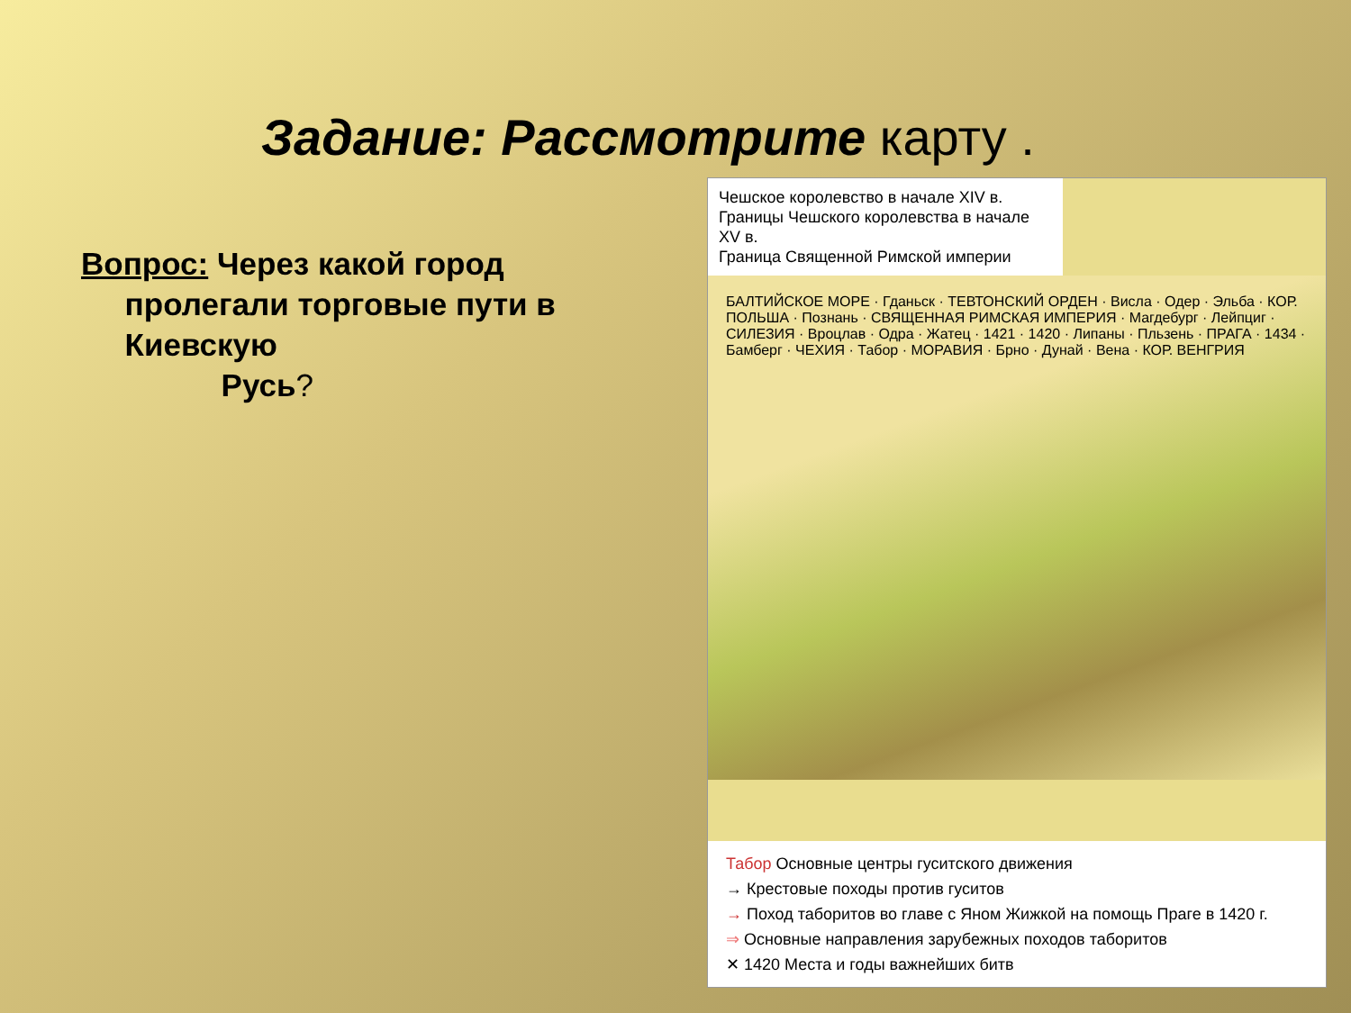Задание: Рассмотрите карту .
Вопрос: Через какой город
пролегали торговые пути в
Киевскую
Русь?
Чешское королевство в начале XIV в.
Границы Чешского королевства в начале XV в.
Граница Священной Римской империи
БАЛТИЙСКОЕ МОРЕ · Гданьск · ТЕВТОНСКИЙ ОРДЕН · Висла · Одер · Эльба · КОР. ПОЛЬША · Познань · СВЯЩЕННАЯ РИМСКАЯ ИМПЕРИЯ · Магдебург · Лейпциг · СИЛЕЗИЯ · Вроцлав · Одра · Жатец · 1421 · 1420 · Липаны · Пльзень · ПРАГА · 1434 · Бамберг · ЧЕХИЯ · Табор · МОРАВИЯ · Брно · Дунай · Вена · КОР. ВЕНГРИЯ
Табор Основные центры гуситского движения
→ Крестовые походы против гуситов
→ Поход таборитов во главе с Яном Жижкой на помощь Праге в 1420 г.
⇒ Основные направления зарубежных походов таборитов
✕ 1420 Места и годы важнейших битв